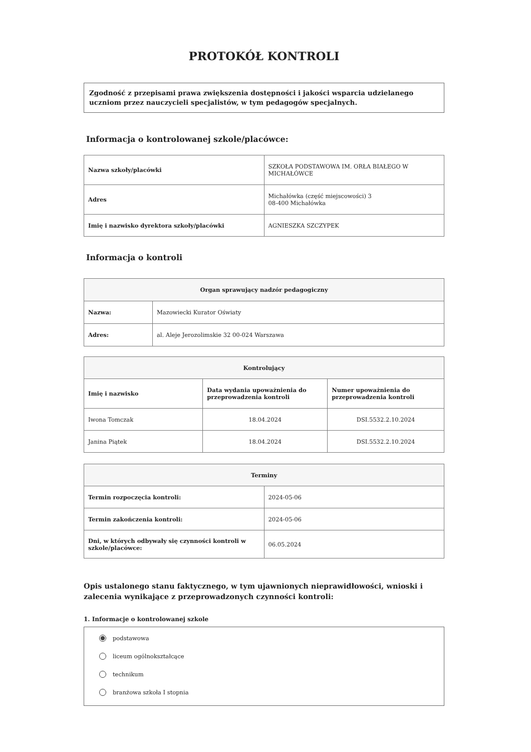PROTOKÓŁ KONTROLI
Zgodność z przepisami prawa zwiększenia dostępności i jakości wsparcia udzielanego uczniom przez nauczycieli specjalistów, w tym pedagogów specjalnych.
Informacja o kontrolowanej szkole/placówce:
| Nazwa szkoły/placówki | SZKOŁA PODSTAWOWA IM. ORŁA BIAŁEGO W MICHAŁÓWCE |
| Adres | Michałówka (część miejscowości) 3 08-400 Michałówka |
| Imię i nazwisko dyrektora szkoły/placówki | AGNIESZKA SZCZYPEK |
Informacja o kontroli
| Organ sprawujący nadzór pedagogiczny | |
| --- | --- |
| Nazwa: | Mazowiecki Kurator Oświaty |
| Adres: | al. Aleje Jerozolimskie 32 00-024 Warszawa |
| Kontrolujący | | |
| --- | --- | --- |
| Imię i nazwisko | Data wydania upoważnienia do przeprowadzenia kontroli | Numer upoważnienia do przeprowadzenia kontroli |
| Iwona Tomczak | 18.04.2024 | DSI.5532.2.10.2024 |
| Janina Piątek | 18.04.2024 | DSI.5532.2.10.2024 |
| Terminy | |
| --- | --- |
| Termin rozpoczęcia kontroli: | 2024-05-06 |
| Termin zakończenia kontroli: | 2024-05-06 |
| Dni, w których odbywały się czynności kontroli w szkole/placówce: | 06.05.2024 |
Opis ustalonego stanu faktycznego, w tym ujawnionych nieprawidłowości, wnioski i zalecenia wynikające z przeprowadzonych czynności kontroli:
1. Informacje o kontrolowanej szkole
podstawowa
liceum ogólnokształcące
technikum
branżowa szkoła I stopnia